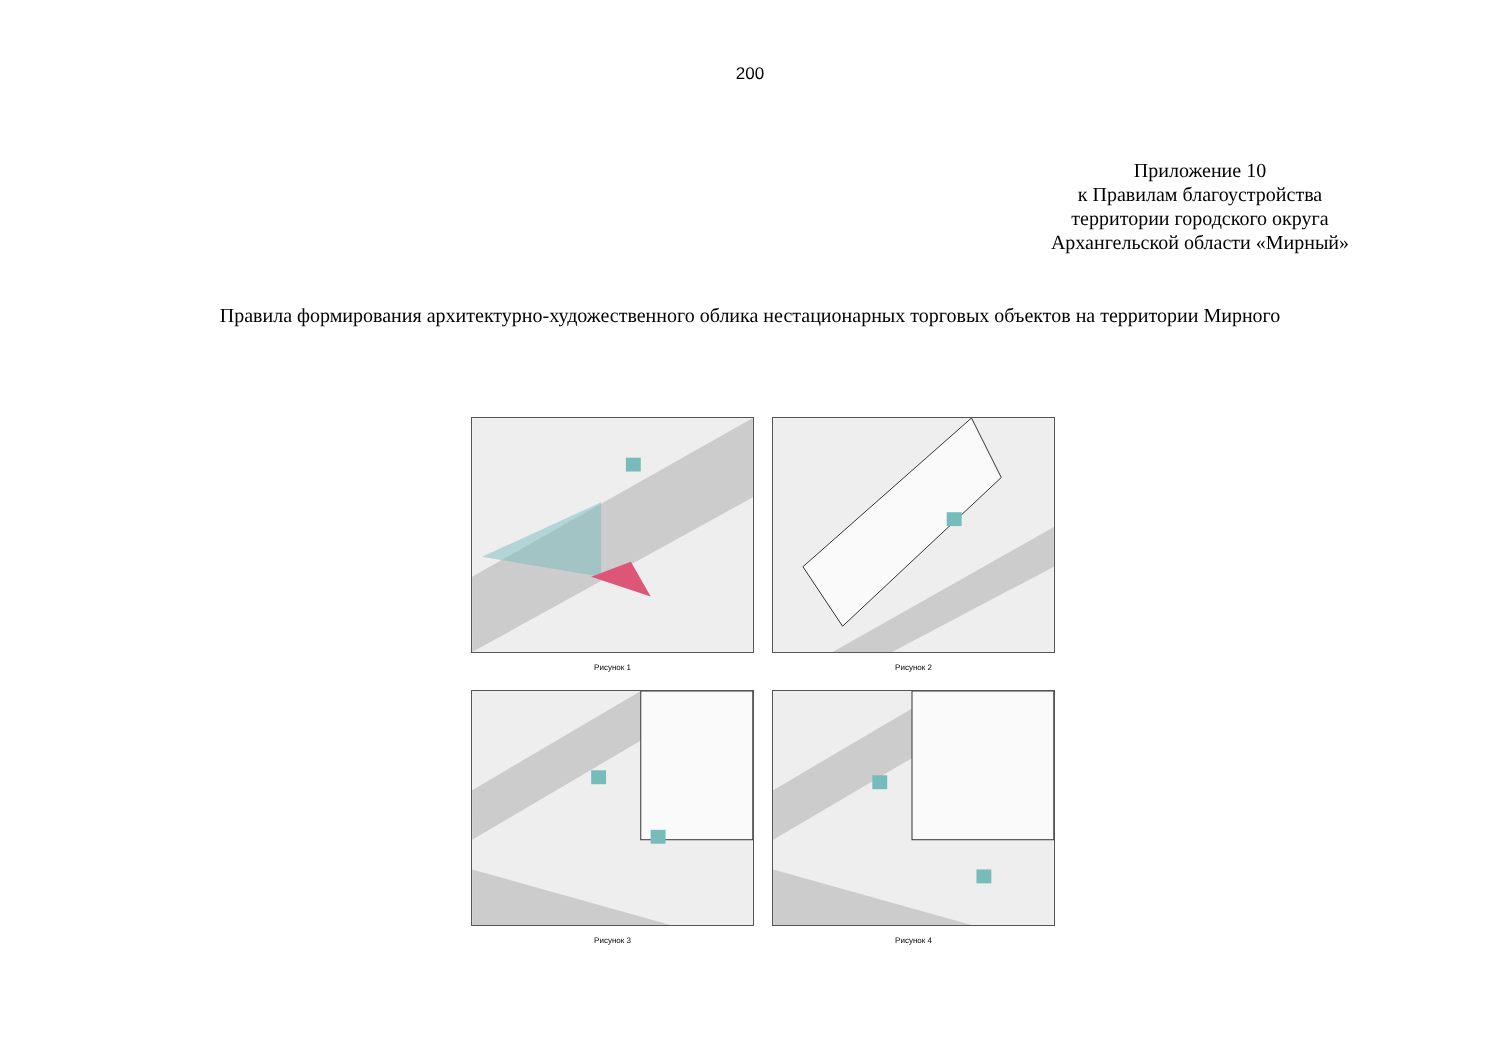200
Приложение 10
к Правилам благоустройства
территории городского округа
Архангельской области «Мирный»
Правила формирования архитектурно-художественного облика нестационарных торговых объектов на территории Мирного
Рисунок 1
Рисунок 2
Рисунок 3
Рисунок 4